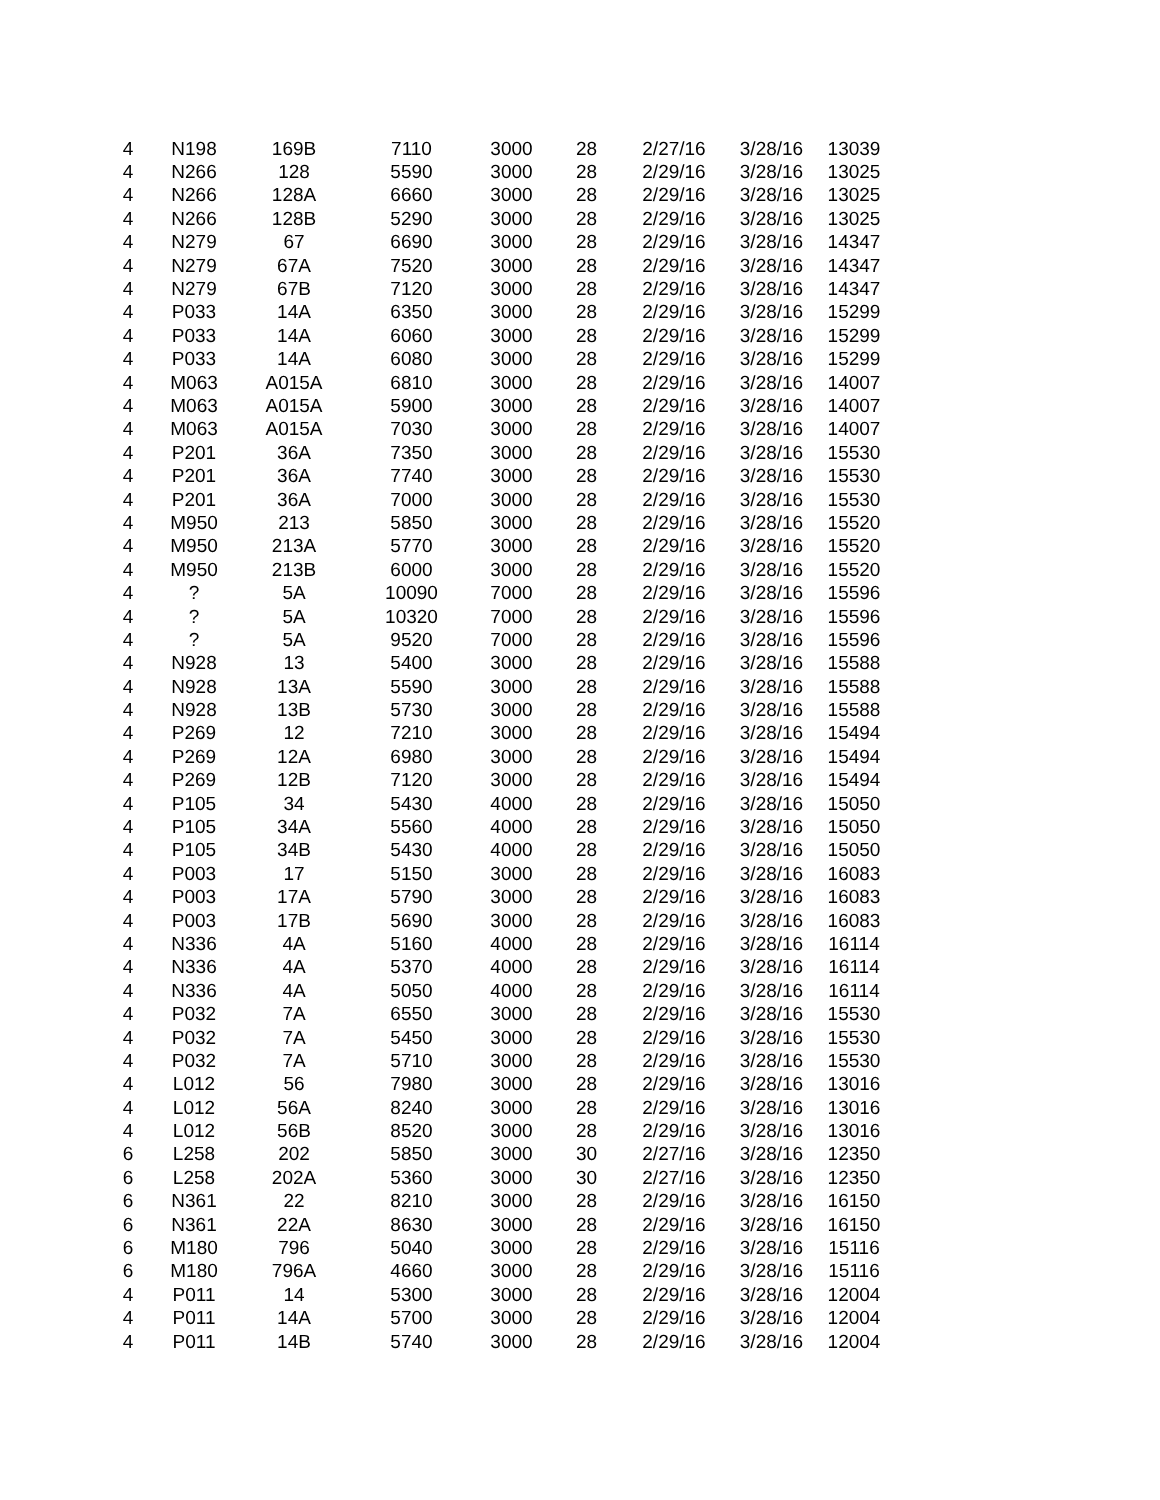| 4 | N198 | 169B | 7110 | 3000 | 28 | 2/27/16 | 3/28/16 | 13039 |
| 4 | N266 | 128 | 5590 | 3000 | 28 | 2/29/16 | 3/28/16 | 13025 |
| 4 | N266 | 128A | 6660 | 3000 | 28 | 2/29/16 | 3/28/16 | 13025 |
| 4 | N266 | 128B | 5290 | 3000 | 28 | 2/29/16 | 3/28/16 | 13025 |
| 4 | N279 | 67 | 6690 | 3000 | 28 | 2/29/16 | 3/28/16 | 14347 |
| 4 | N279 | 67A | 7520 | 3000 | 28 | 2/29/16 | 3/28/16 | 14347 |
| 4 | N279 | 67B | 7120 | 3000 | 28 | 2/29/16 | 3/28/16 | 14347 |
| 4 | P033 | 14A | 6350 | 3000 | 28 | 2/29/16 | 3/28/16 | 15299 |
| 4 | P033 | 14A | 6060 | 3000 | 28 | 2/29/16 | 3/28/16 | 15299 |
| 4 | P033 | 14A | 6080 | 3000 | 28 | 2/29/16 | 3/28/16 | 15299 |
| 4 | M063 | A015A | 6810 | 3000 | 28 | 2/29/16 | 3/28/16 | 14007 |
| 4 | M063 | A015A | 5900 | 3000 | 28 | 2/29/16 | 3/28/16 | 14007 |
| 4 | M063 | A015A | 7030 | 3000 | 28 | 2/29/16 | 3/28/16 | 14007 |
| 4 | P201 | 36A | 7350 | 3000 | 28 | 2/29/16 | 3/28/16 | 15530 |
| 4 | P201 | 36A | 7740 | 3000 | 28 | 2/29/16 | 3/28/16 | 15530 |
| 4 | P201 | 36A | 7000 | 3000 | 28 | 2/29/16 | 3/28/16 | 15530 |
| 4 | M950 | 213 | 5850 | 3000 | 28 | 2/29/16 | 3/28/16 | 15520 |
| 4 | M950 | 213A | 5770 | 3000 | 28 | 2/29/16 | 3/28/16 | 15520 |
| 4 | M950 | 213B | 6000 | 3000 | 28 | 2/29/16 | 3/28/16 | 15520 |
| 4 | ? | 5A | 10090 | 7000 | 28 | 2/29/16 | 3/28/16 | 15596 |
| 4 | ? | 5A | 10320 | 7000 | 28 | 2/29/16 | 3/28/16 | 15596 |
| 4 | ? | 5A | 9520 | 7000 | 28 | 2/29/16 | 3/28/16 | 15596 |
| 4 | N928 | 13 | 5400 | 3000 | 28 | 2/29/16 | 3/28/16 | 15588 |
| 4 | N928 | 13A | 5590 | 3000 | 28 | 2/29/16 | 3/28/16 | 15588 |
| 4 | N928 | 13B | 5730 | 3000 | 28 | 2/29/16 | 3/28/16 | 15588 |
| 4 | P269 | 12 | 7210 | 3000 | 28 | 2/29/16 | 3/28/16 | 15494 |
| 4 | P269 | 12A | 6980 | 3000 | 28 | 2/29/16 | 3/28/16 | 15494 |
| 4 | P269 | 12B | 7120 | 3000 | 28 | 2/29/16 | 3/28/16 | 15494 |
| 4 | P105 | 34 | 5430 | 4000 | 28 | 2/29/16 | 3/28/16 | 15050 |
| 4 | P105 | 34A | 5560 | 4000 | 28 | 2/29/16 | 3/28/16 | 15050 |
| 4 | P105 | 34B | 5430 | 4000 | 28 | 2/29/16 | 3/28/16 | 15050 |
| 4 | P003 | 17 | 5150 | 3000 | 28 | 2/29/16 | 3/28/16 | 16083 |
| 4 | P003 | 17A | 5790 | 3000 | 28 | 2/29/16 | 3/28/16 | 16083 |
| 4 | P003 | 17B | 5690 | 3000 | 28 | 2/29/16 | 3/28/16 | 16083 |
| 4 | N336 | 4A | 5160 | 4000 | 28 | 2/29/16 | 3/28/16 | 16114 |
| 4 | N336 | 4A | 5370 | 4000 | 28 | 2/29/16 | 3/28/16 | 16114 |
| 4 | N336 | 4A | 5050 | 4000 | 28 | 2/29/16 | 3/28/16 | 16114 |
| 4 | P032 | 7A | 6550 | 3000 | 28 | 2/29/16 | 3/28/16 | 15530 |
| 4 | P032 | 7A | 5450 | 3000 | 28 | 2/29/16 | 3/28/16 | 15530 |
| 4 | P032 | 7A | 5710 | 3000 | 28 | 2/29/16 | 3/28/16 | 15530 |
| 4 | L012 | 56 | 7980 | 3000 | 28 | 2/29/16 | 3/28/16 | 13016 |
| 4 | L012 | 56A | 8240 | 3000 | 28 | 2/29/16 | 3/28/16 | 13016 |
| 4 | L012 | 56B | 8520 | 3000 | 28 | 2/29/16 | 3/28/16 | 13016 |
| 6 | L258 | 202 | 5850 | 3000 | 30 | 2/27/16 | 3/28/16 | 12350 |
| 6 | L258 | 202A | 5360 | 3000 | 30 | 2/27/16 | 3/28/16 | 12350 |
| 6 | N361 | 22 | 8210 | 3000 | 28 | 2/29/16 | 3/28/16 | 16150 |
| 6 | N361 | 22A | 8630 | 3000 | 28 | 2/29/16 | 3/28/16 | 16150 |
| 6 | M180 | 796 | 5040 | 3000 | 28 | 2/29/16 | 3/28/16 | 15116 |
| 6 | M180 | 796A | 4660 | 3000 | 28 | 2/29/16 | 3/28/16 | 15116 |
| 4 | P011 | 14 | 5300 | 3000 | 28 | 2/29/16 | 3/28/16 | 12004 |
| 4 | P011 | 14A | 5700 | 3000 | 28 | 2/29/16 | 3/28/16 | 12004 |
| 4 | P011 | 14B | 5740 | 3000 | 28 | 2/29/16 | 3/28/16 | 12004 |